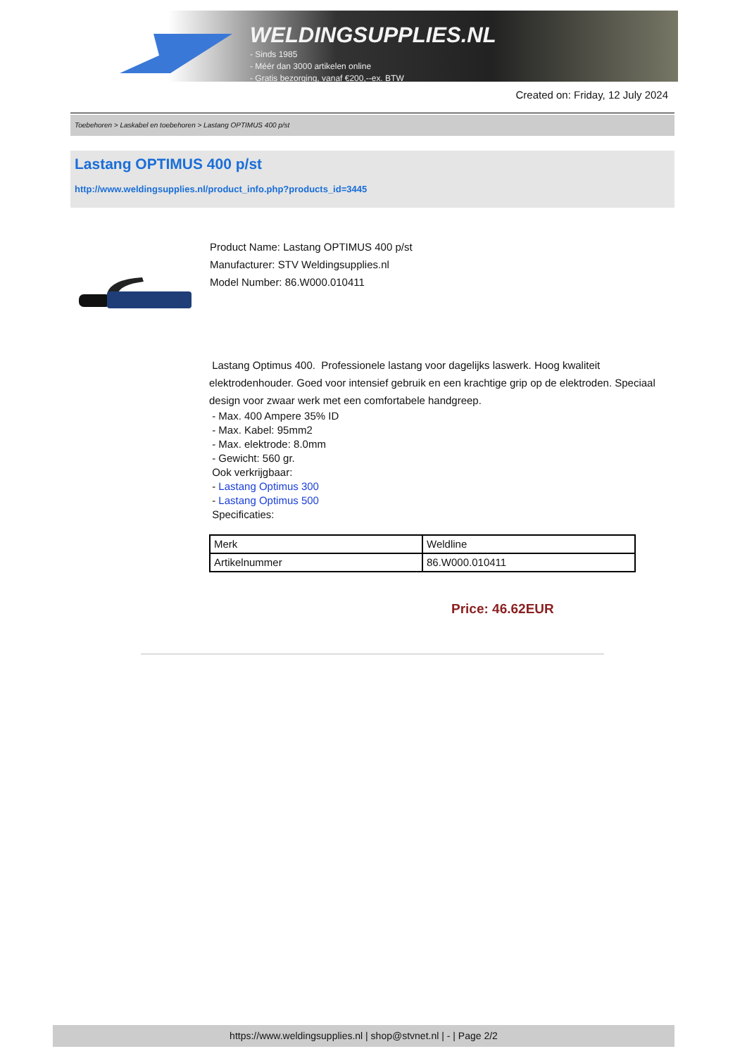WELDINGSUPPLIES.NL
- Sinds 1985
- Méér dan 3000 artikelen online
- Gratis bezorging, vanaf €200,--ex. BTW
Created on: Friday, 12 July 2024
Toebehoren > Laskabel en toebehoren > Lastang OPTIMUS 400 p/st
Lastang OPTIMUS 400 p/st
http://www.weldingsupplies.nl/product_info.php?products_id=3445
Product Name: Lastang OPTIMUS 400 p/st
Manufacturer: STV Weldingsupplies.nl
Model Number: 86.W000.010411
Lastang Optimus 400. Professionele lastang voor dagelijks laswerk. Hoog kwaliteit elektrodenhouder. Goed voor intensief gebruik en een krachtige grip op de elektroden. Speciaal design voor zwaar werk met een comfortabele handgreep.
- Max. 400 Ampere 35% ID
- Max. Kabel: 95mm2
- Max. elektrode: 8.0mm
- Gewicht: 560 gr.
Ook verkrijgbaar:
- Lastang Optimus 300
- Lastang Optimus 500
Specificaties:
| Merk | Weldline |
| Artikelnummer | 86.W000.010411 |
Price: 46.62EUR
https://www.weldingsupplies.nl | shop@stvnet.nl | - | Page 2/2